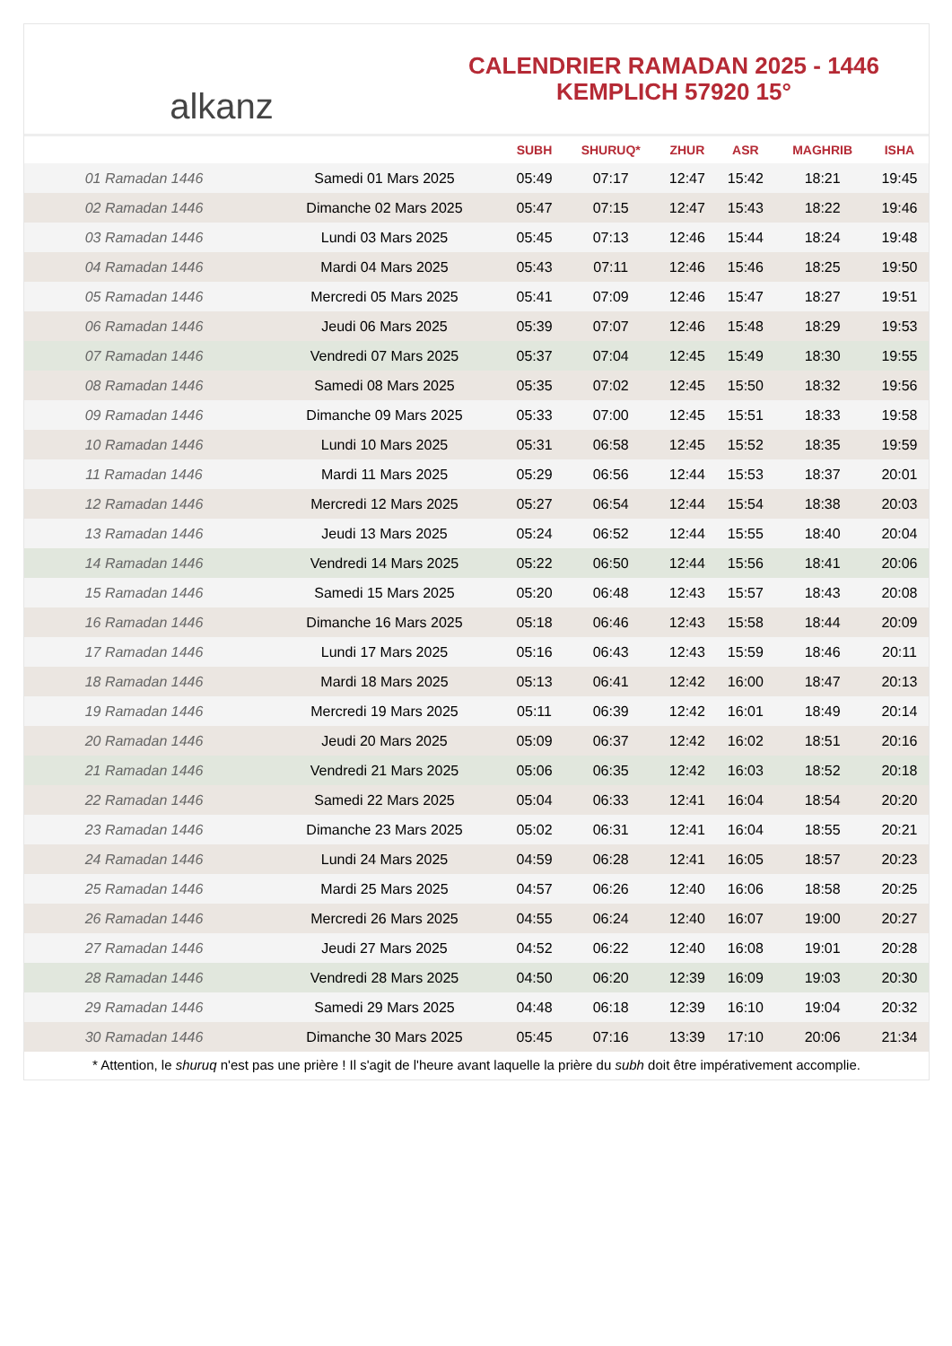alkanz
CALENDRIER RAMADAN 2025 - 1446
KEMPLICH 57920 15°
| | | SUBH | SHURUQ* | ZHUR | ASR | MAGHRIB | ISHA |
| --- | --- | --- | --- | --- | --- | --- | --- |
| 01 Ramadan 1446 | Samedi 01 Mars 2025 | 05:49 | 07:17 | 12:47 | 15:42 | 18:21 | 19:45 |
| 02 Ramadan 1446 | Dimanche 02 Mars 2025 | 05:47 | 07:15 | 12:47 | 15:43 | 18:22 | 19:46 |
| 03 Ramadan 1446 | Lundi 03 Mars 2025 | 05:45 | 07:13 | 12:46 | 15:44 | 18:24 | 19:48 |
| 04 Ramadan 1446 | Mardi 04 Mars 2025 | 05:43 | 07:11 | 12:46 | 15:46 | 18:25 | 19:50 |
| 05 Ramadan 1446 | Mercredi 05 Mars 2025 | 05:41 | 07:09 | 12:46 | 15:47 | 18:27 | 19:51 |
| 06 Ramadan 1446 | Jeudi 06 Mars 2025 | 05:39 | 07:07 | 12:46 | 15:48 | 18:29 | 19:53 |
| 07 Ramadan 1446 | Vendredi 07 Mars 2025 | 05:37 | 07:04 | 12:45 | 15:49 | 18:30 | 19:55 |
| 08 Ramadan 1446 | Samedi 08 Mars 2025 | 05:35 | 07:02 | 12:45 | 15:50 | 18:32 | 19:56 |
| 09 Ramadan 1446 | Dimanche 09 Mars 2025 | 05:33 | 07:00 | 12:45 | 15:51 | 18:33 | 19:58 |
| 10 Ramadan 1446 | Lundi 10 Mars 2025 | 05:31 | 06:58 | 12:45 | 15:52 | 18:35 | 19:59 |
| 11 Ramadan 1446 | Mardi 11 Mars 2025 | 05:29 | 06:56 | 12:44 | 15:53 | 18:37 | 20:01 |
| 12 Ramadan 1446 | Mercredi 12 Mars 2025 | 05:27 | 06:54 | 12:44 | 15:54 | 18:38 | 20:03 |
| 13 Ramadan 1446 | Jeudi 13 Mars 2025 | 05:24 | 06:52 | 12:44 | 15:55 | 18:40 | 20:04 |
| 14 Ramadan 1446 | Vendredi 14 Mars 2025 | 05:22 | 06:50 | 12:44 | 15:56 | 18:41 | 20:06 |
| 15 Ramadan 1446 | Samedi 15 Mars 2025 | 05:20 | 06:48 | 12:43 | 15:57 | 18:43 | 20:08 |
| 16 Ramadan 1446 | Dimanche 16 Mars 2025 | 05:18 | 06:46 | 12:43 | 15:58 | 18:44 | 20:09 |
| 17 Ramadan 1446 | Lundi 17 Mars 2025 | 05:16 | 06:43 | 12:43 | 15:59 | 18:46 | 20:11 |
| 18 Ramadan 1446 | Mardi 18 Mars 2025 | 05:13 | 06:41 | 12:42 | 16:00 | 18:47 | 20:13 |
| 19 Ramadan 1446 | Mercredi 19 Mars 2025 | 05:11 | 06:39 | 12:42 | 16:01 | 18:49 | 20:14 |
| 20 Ramadan 1446 | Jeudi 20 Mars 2025 | 05:09 | 06:37 | 12:42 | 16:02 | 18:51 | 20:16 |
| 21 Ramadan 1446 | Vendredi 21 Mars 2025 | 05:06 | 06:35 | 12:42 | 16:03 | 18:52 | 20:18 |
| 22 Ramadan 1446 | Samedi 22 Mars 2025 | 05:04 | 06:33 | 12:41 | 16:04 | 18:54 | 20:20 |
| 23 Ramadan 1446 | Dimanche 23 Mars 2025 | 05:02 | 06:31 | 12:41 | 16:04 | 18:55 | 20:21 |
| 24 Ramadan 1446 | Lundi 24 Mars 2025 | 04:59 | 06:28 | 12:41 | 16:05 | 18:57 | 20:23 |
| 25 Ramadan 1446 | Mardi 25 Mars 2025 | 04:57 | 06:26 | 12:40 | 16:06 | 18:58 | 20:25 |
| 26 Ramadan 1446 | Mercredi 26 Mars 2025 | 04:55 | 06:24 | 12:40 | 16:07 | 19:00 | 20:27 |
| 27 Ramadan 1446 | Jeudi 27 Mars 2025 | 04:52 | 06:22 | 12:40 | 16:08 | 19:01 | 20:28 |
| 28 Ramadan 1446 | Vendredi 28 Mars 2025 | 04:50 | 06:20 | 12:39 | 16:09 | 19:03 | 20:30 |
| 29 Ramadan 1446 | Samedi 29 Mars 2025 | 04:48 | 06:18 | 12:39 | 16:10 | 19:04 | 20:32 |
| 30 Ramadan 1446 | Dimanche 30 Mars 2025 | 05:45 | 07:16 | 13:39 | 17:10 | 20:06 | 21:34 |
* Attention, le shuruq n'est pas une prière ! Il s'agit de l'heure avant laquelle la prière du subh doit être impérativement accomplie.